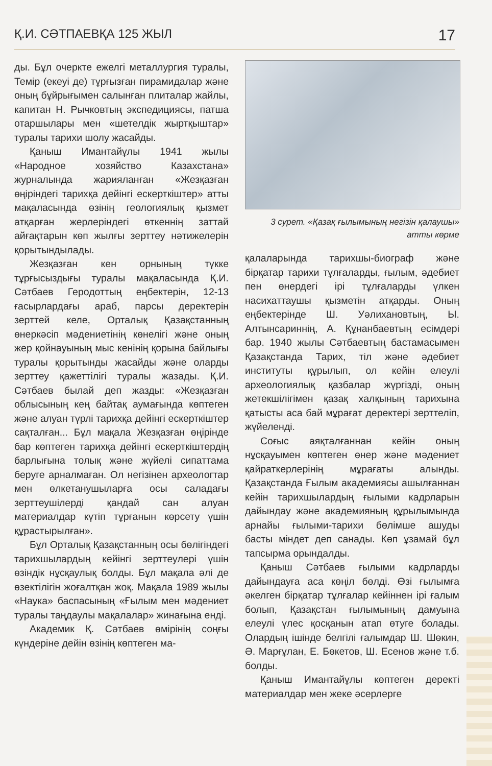Қ.И. СӘТПАЕВҚА 125 ЖЫЛ 17
ды. Бұл очеркте ежелгі металлургия туралы, Темір (екеуі де) тұрғызған пирамидалар және оның бұйрығымен салынған плиталар жайлы, капитан Н. Рычковтың экспедициясы, патша отаршылары мен «шетелдік жыртқыштар» туралы тарихи шолу жасайды.
Қаныш Имантайұлы 1941 жылы «Народное хозяйство Казахстана» журналында жарияланған «Жезқазған өңіріндегі тарихқа дейінгі ескерткіштер» атты мақаласында өзінің геологиялық қызмет атқарған жерлеріндегі өткеннің заттай айғақтарын көп жылғы зерттеу нәтижелерін қорытындылады.
Жезқазған кен орнының түкке тұрғысыздығы туралы мақаласында Қ.И. Сәтбаев Геродоттың еңбектерін, 12-13 ғасырлардағы араб, парсы деректерін зерттей келе, Орталық Қазақстанның өнеркәсіп мәдениетінің көнелігі және оның жер қойнауының мыс кенінің қорына байлығы туралы қорытынды жасайды және оларды зерттеу қажеттілігі туралы жазады. Қ.И. Сәтбаев былай деп жазды: «Жезқазған облысының кең байтақ аумағында көптеген және алуан түрлі тарихқа дейінгі ескерткіштер сақталған... Бұл мақала Жезқазған өңірінде бар көптеген тарихқа дейінгі ескерткіштердің барлығына толық және жүйелі сипаттама беруге арналмаған. Ол негізінен археологтар мен өлкетанушыларға осы саладағы зерттеушілерді қандай сан алуан материалдар күтіп тұрғанын көрсету үшін құрастырылған».
Бұл Орталық Қазақстанның осы бөлігіндегі тарихшылардың кейінгі зерттеулері үшін өзіндік нұсқаулық болды. Бұл мақала әлі де өзектілігін жоғалтқан жоқ. Мақала 1989 жылы «Наука» баспасының «Ғылым мен мәдениет туралы таңдаулы мақалалар» жинағына енді.
Академик Қ. Сәтбаев өмірінің соңғы күндеріне дейін өзінің көптеген ма-
3 сурет. «Қазақ ғылымының негізін қалаушы» атты көрме
қалаларында тарихшы-биограф және бірқатар тарихи тұлғаларды, ғылым, әдебиет пен өнердегі ірі тұлғаларды үлкен насихаттаушы қызметін атқарды. Оның еңбектерінде Ш. Уәлихановтың, Ы. Алтынсариннің, А. Құнанбаевтың есімдері бар. 1940 жылы Сәтбаевтың бастамасымен Қазақстанда Тарих, тіл және әдебиет институты құрылып, ол кейін елеулі археологиялық қазбалар жүргізді, оның жетекшілігімен қазақ халқының тарихына қатысты аса бай мұрағат деректері зерттеліп, жүйеленді.
Соғыс аяқталғаннан кейін оның нұсқауымен көптеген өнер және мәдениет қайраткерлерінің мұрағаты алынды. Қазақстанда Ғылым академиясы ашылғаннан кейін тарихшылардың ғылыми кадрларын дайындау және академияның құрылымында арнайы ғылыми-тарихи бөлімше ашуды басты міндет деп санады. Көп ұзамай бұл тапсырма орындалды.
Қаныш Сәтбаев ғылыми кадрларды дайындауға аса көңіл бөлді. Өзі ғылымға әкелген бірқатар тұлғалар кейіннен ірі ғалым болып, Қазақстан ғылымының дамуына елеулі үлес қосқанын атап өтуге болады. Олардың ішінде белгілі ғалымдар Ш. Шөкин, Ә. Марғұлан, Е. Бөкетов, Ш. Есенов және т.б. болды.
Қаныш Имантайұлы көптеген деректі материалдар мен жеке әсерлерге